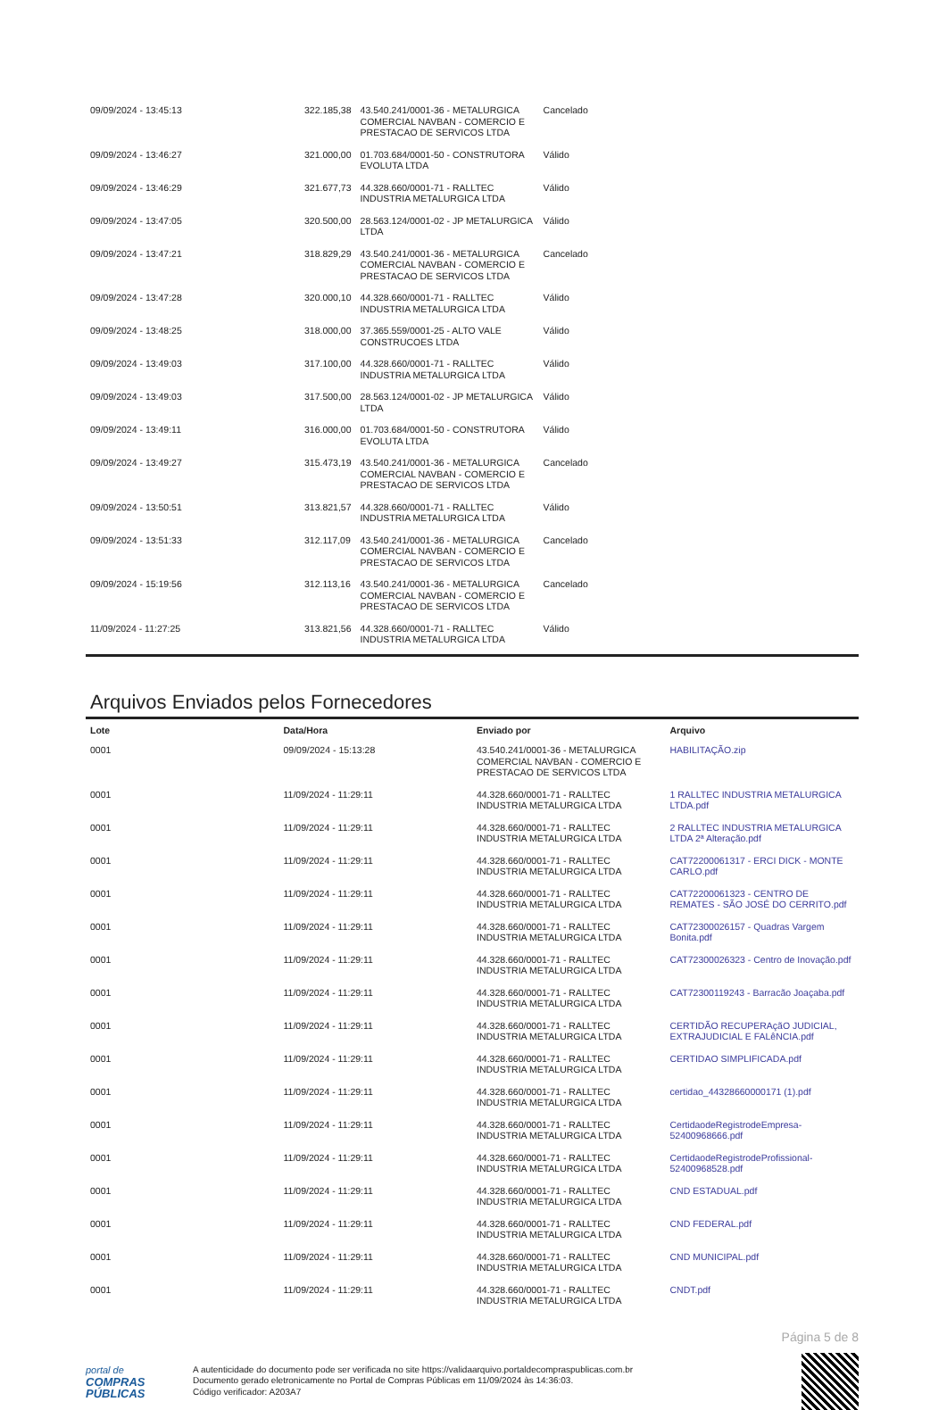| 09/09/2024 - 13:45:13 | 322.185,38 | 43.540.241/0001-36 - METALURGICA COMERCIAL NAVBAN - COMERCIO E PRESTACAO DE SERVICOS LTDA | Cancelado |
| 09/09/2024 - 13:46:27 | 321.000,00 | 01.703.684/0001-50 - CONSTRUTORA EVOLUTA LTDA | Válido |
| 09/09/2024 - 13:46:29 | 321.677,73 | 44.328.660/0001-71 - RALLTEC INDUSTRIA METALURGICA LTDA | Válido |
| 09/09/2024 - 13:47:05 | 320.500,00 | 28.563.124/0001-02 - JP METALURGICA LTDA | Válido |
| 09/09/2024 - 13:47:21 | 318.829,29 | 43.540.241/0001-36 - METALURGICA COMERCIAL NAVBAN - COMERCIO E PRESTACAO DE SERVICOS LTDA | Cancelado |
| 09/09/2024 - 13:47:28 | 320.000,10 | 44.328.660/0001-71 - RALLTEC INDUSTRIA METALURGICA LTDA | Válido |
| 09/09/2024 - 13:48:25 | 318.000,00 | 37.365.559/0001-25 - ALTO VALE CONSTRUCOES LTDA | Válido |
| 09/09/2024 - 13:49:03 | 317.100,00 | 44.328.660/0001-71 - RALLTEC INDUSTRIA METALURGICA LTDA | Válido |
| 09/09/2024 - 13:49:03 | 317.500,00 | 28.563.124/0001-02 - JP METALURGICA LTDA | Válido |
| 09/09/2024 - 13:49:11 | 316.000,00 | 01.703.684/0001-50 - CONSTRUTORA EVOLUTA LTDA | Válido |
| 09/09/2024 - 13:49:27 | 315.473,19 | 43.540.241/0001-36 - METALURGICA COMERCIAL NAVBAN - COMERCIO E PRESTACAO DE SERVICOS LTDA | Cancelado |
| 09/09/2024 - 13:50:51 | 313.821,57 | 44.328.660/0001-71 - RALLTEC INDUSTRIA METALURGICA LTDA | Válido |
| 09/09/2024 - 13:51:33 | 312.117,09 | 43.540.241/0001-36 - METALURGICA COMERCIAL NAVBAN - COMERCIO E PRESTACAO DE SERVICOS LTDA | Cancelado |
| 09/09/2024 - 15:19:56 | 312.113,16 | 43.540.241/0001-36 - METALURGICA COMERCIAL NAVBAN - COMERCIO E PRESTACAO DE SERVICOS LTDA | Cancelado |
| 11/09/2024 - 11:27:25 | 313.821,56 | 44.328.660/0001-71 - RALLTEC INDUSTRIA METALURGICA LTDA | Válido |
Arquivos Enviados pelos Fornecedores
| Lote | Data/Hora | Enviado por | Arquivo |
| --- | --- | --- | --- |
| 0001 | 09/09/2024 - 15:13:28 | 43.540.241/0001-36 - METALURGICA COMERCIAL NAVBAN - COMERCIO E PRESTACAO DE SERVICOS LTDA | HABILITAÇÃO.zip |
| 0001 | 11/09/2024 - 11:29:11 | 44.328.660/0001-71 - RALLTEC INDUSTRIA METALURGICA LTDA | 1 RALLTEC INDUSTRIA METALURGICA LTDA.pdf |
| 0001 | 11/09/2024 - 11:29:11 | 44.328.660/0001-71 - RALLTEC INDUSTRIA METALURGICA LTDA | 2 RALLTEC INDUSTRIA METALURGICA LTDA 2ª Alteração.pdf |
| 0001 | 11/09/2024 - 11:29:11 | 44.328.660/0001-71 - RALLTEC INDUSTRIA METALURGICA LTDA | CAT72200061317 - ERCI DICK - MONTE CARLO.pdf |
| 0001 | 11/09/2024 - 11:29:11 | 44.328.660/0001-71 - RALLTEC INDUSTRIA METALURGICA LTDA | CAT72200061323 - CENTRO DE REMATES - SÃO JOSÉ DO CERRITO.pdf |
| 0001 | 11/09/2024 - 11:29:11 | 44.328.660/0001-71 - RALLTEC INDUSTRIA METALURGICA LTDA | CAT72300026157 - Quadras Vargem Bonita.pdf |
| 0001 | 11/09/2024 - 11:29:11 | 44.328.660/0001-71 - RALLTEC INDUSTRIA METALURGICA LTDA | CAT72300026323 - Centro de Inovação.pdf |
| 0001 | 11/09/2024 - 11:29:11 | 44.328.660/0001-71 - RALLTEC INDUSTRIA METALURGICA LTDA | CAT72300119243 - Barracão Joaçaba.pdf |
| 0001 | 11/09/2024 - 11:29:11 | 44.328.660/0001-71 - RALLTEC INDUSTRIA METALURGICA LTDA | CERTIDÃO RECUPERAçãO JUDICIAL, EXTRAJUDICIAL E FALêNCIA.pdf |
| 0001 | 11/09/2024 - 11:29:11 | 44.328.660/0001-71 - RALLTEC INDUSTRIA METALURGICA LTDA | CERTIDAO SIMPLIFICADA.pdf |
| 0001 | 11/09/2024 - 11:29:11 | 44.328.660/0001-71 - RALLTEC INDUSTRIA METALURGICA LTDA | certidao_44328660000171 (1).pdf |
| 0001 | 11/09/2024 - 11:29:11 | 44.328.660/0001-71 - RALLTEC INDUSTRIA METALURGICA LTDA | CertidaodeRegistrodeEmpresa-52400968666.pdf |
| 0001 | 11/09/2024 - 11:29:11 | 44.328.660/0001-71 - RALLTEC INDUSTRIA METALURGICA LTDA | CertidaodeRegistrodeProfissional-52400968528.pdf |
| 0001 | 11/09/2024 - 11:29:11 | 44.328.660/0001-71 - RALLTEC INDUSTRIA METALURGICA LTDA | CND ESTADUAL.pdf |
| 0001 | 11/09/2024 - 11:29:11 | 44.328.660/0001-71 - RALLTEC INDUSTRIA METALURGICA LTDA | CND FEDERAL.pdf |
| 0001 | 11/09/2024 - 11:29:11 | 44.328.660/0001-71 - RALLTEC INDUSTRIA METALURGICA LTDA | CND MUNICIPAL.pdf |
| 0001 | 11/09/2024 - 11:29:11 | 44.328.660/0001-71 - RALLTEC INDUSTRIA METALURGICA LTDA | CNDT.pdf |
Página 5 de 8
portal de
COMPRAS
PÚBLICAS
A autenticidade do documento pode ser verificada no site https://validaarquivo.portaldecompraspublicas.com.br
Documento gerado eletronicamente no Portal de Compras Públicas em 11/09/2024 às 14:36:03.
Código verificador: A203A7